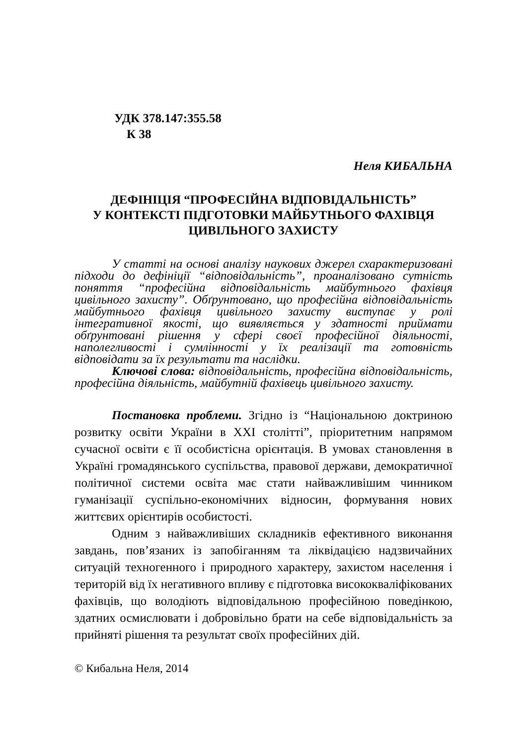УДК 378.147:355.58
К 38
Неля КИБАЛЬНА
ДЕФІНІЦІЯ “ПРОФЕСІЙНА ВІДПОВІДАЛЬНІСТЬ”
У КОНТЕКСТІ ПІДГОТОВКИ МАЙБУТНЬОГО ФАХІВЦЯ
ЦИВІЛЬНОГО ЗАХИСТУ
У статті на основі аналізу наукових джерел схарактеризовані підходи до дефініції “відповідальність”, проаналізовано сутність поняття “професійна відповідальність майбутнього фахівця цивільного захисту”. Обґрунтовано, що професійна відповідальність майбутнього фахівця цивільного захисту виступає у ролі інтегративної якості, що виявляється у здатності приймати обґрунтовані рішення у сфері своєї професійної діяльності, наполегливості і сумлінності у їх реалізації та готовність відповідати за їх результати та наслідки.
Ключові слова: відповідальність, професійна відповідальність, професійна діяльність, майбутній фахівець цивільного захисту.
Постановка проблеми. Згідно із “Національною доктриною розвитку освіти України в XXI столітті”, пріоритетним напрямом сучасної освіти є її особистісна орієнтація. В умовах становлення в Україні громадянського суспільства, правової держави, демократичної політичної системи освіта має стати найважливішим чинником гуманізації суспільно-економічних відносин, формування нових життєвих орієнтирів особистості.
Одним з найважливіших складників ефективного виконання завдань, пов’язаних із запобіганням та ліквідацією надзвичайних ситуацій техногенного і природного характеру, захистом населення і територій від їх негативного впливу є підготовка висококваліфікованих фахівців, що володіють відповідальною професійною поведінкою, здатних осмислювати і добровільно брати на себе відповідальність за прийняті рішення та результат своїх професійних дій.
© Кибальна Неля, 2014